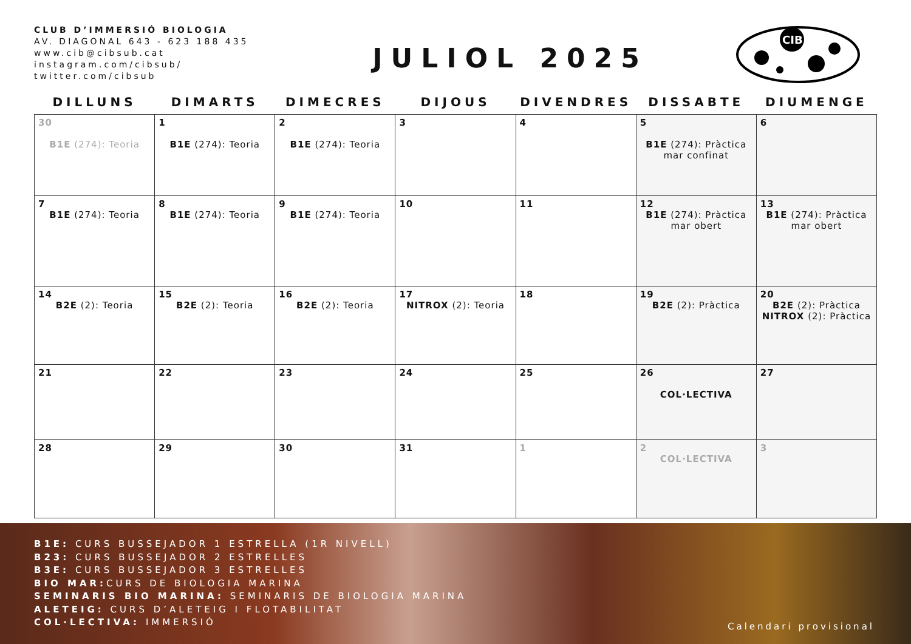CLUB D’IMMERSIÓ BIOLOGIA
AV. DIAGONAL 643 - 623 188 435
www.cib@cibsub.cat
instagram.com/cibsub/
twitter.com/cibsub
JULIOL 2025
CIB
| DILLUNS | DIMARTS | DIMECRES | DIJOUS | DIVENDRES | DISSABTE | DIUMENGE |
| --- | --- | --- | --- | --- | --- | --- |
| 30 B1E (274): Teoria | 1 B1E (274): Teoria | 2 B1E (274): Teoria | 3 | 4 | 5 B1E (274): Pràctica mar confinat | 6 |
| 7 B1E (274): Teoria | 8 B1E (274): Teoria | 9 B1E (274): Teoria | 10 | 11 | 12 B1E (274): Pràctica mar obert | 13 B1E (274): Pràctica mar obert |
| 14 B2E (2): Teoria | 15 B2E (2): Teoria | 16 B2E (2): Teoria | 17 NITROX (2): Teoria | 18 | 19 B2E (2): Pràctica | 20 B2E (2): Pràctica NITROX (2): Pràctica |
| 21 | 22 | 23 | 24 | 25 | 26 COL·LECTIVA | 27 |
| 28 | 29 | 30 | 31 | 1 | 2 COL·LECTIVA | 3 |
B1E: CURS BUSSEJADOR 1 ESTRELLA (1R NIVELL)
B23: CURS BUSSEJADOR 2 ESTRELLES
B3E: CURS BUSSEJADOR 3 ESTRELLES
BIO MAR: CURS DE BIOLOGIA MARINA
SEMINARIS BIO MARINA: SEMINARIS DE BIOLOGIA MARINA
ALETEIG: CURS D’ALETEIG I FLOTABILITAT
COL·LECTIVA: IMMERSIÓ
Calendari provisional